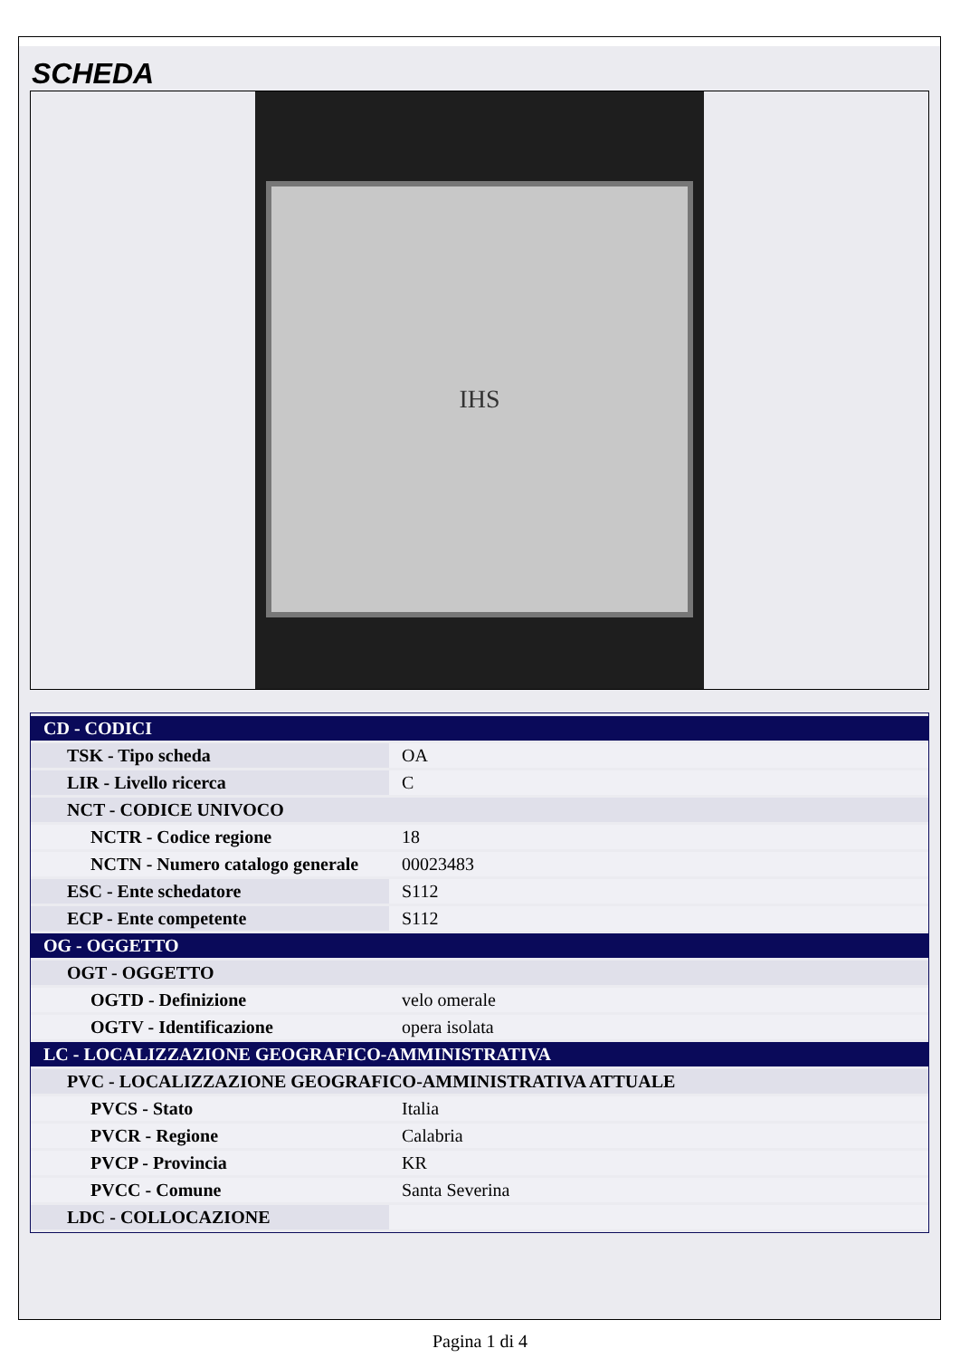SCHEDA
IHS
| CD - CODICI | |
| TSK - Tipo scheda | OA |
| LIR - Livello ricerca | C |
| NCT - CODICE UNIVOCO | |
| NCTR - Codice regione | 18 |
| NCTN - Numero catalogo generale | 00023483 |
| ESC - Ente schedatore | S112 |
| ECP - Ente competente | S112 |
| OG - OGGETTO | |
| OGT - OGGETTO | |
| OGTD - Definizione | velo omerale |
| OGTV - Identificazione | opera isolata |
| LC - LOCALIZZAZIONE GEOGRAFICO-AMMINISTRATIVA | |
| PVC - LOCALIZZAZIONE GEOGRAFICO-AMMINISTRATIVA ATTUALE | |
| PVCS - Stato | Italia |
| PVCR - Regione | Calabria |
| PVCP - Provincia | KR |
| PVCC - Comune | Santa Severina |
| LDC - COLLOCAZIONE | |
Pagina 1 di 4